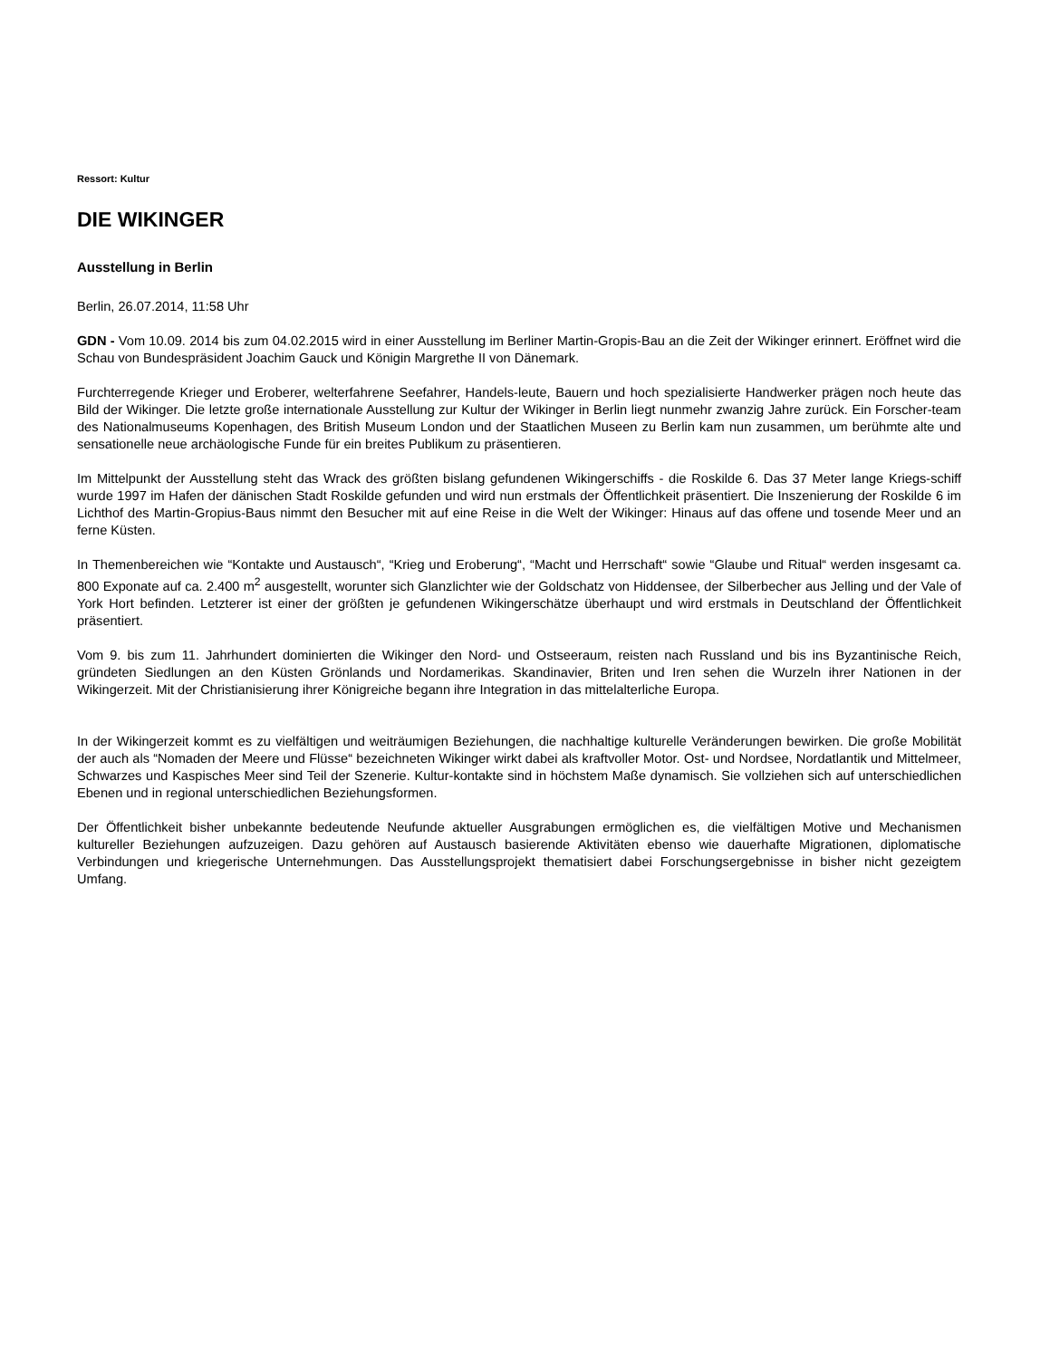Ressort: Kultur
DIE WIKINGER
Ausstellung in Berlin
Berlin, 26.07.2014, 11:58 Uhr
GDN - Vom 10.09. 2014 bis zum 04.02.2015 wird in einer Ausstellung im Berliner Martin-Gropis-Bau an die Zeit der Wikinger erinnert. Eröffnet wird die Schau von Bundespräsident Joachim Gauck und Königin Margrethe II von Dänemark.
Furchterregende Krieger und Eroberer, welterfahrene Seefahrer, Handels-leute, Bauern und hoch spezialisierte Handwerker prägen noch heute das Bild der Wikinger. Die letzte große internationale Ausstellung zur Kultur der Wikinger in Berlin liegt nunmehr zwanzig Jahre zurück. Ein Forscher-team des Nationalmuseums Kopenhagen, des British Museum London und der Staatlichen Museen zu Berlin kam nun zusammen, um berühmte alte und sensationelle neue archäologische Funde für ein breites Publikum zu präsentieren.
Im Mittelpunkt der Ausstellung steht das Wrack des größten bislang gefundenen Wikingerschiffs - die Roskilde 6. Das 37 Meter lange Kriegs-schiff wurde 1997 im Hafen der dänischen Stadt Roskilde gefunden und wird nun erstmals der Öffentlichkeit präsentiert. Die Inszenierung der Roskilde 6 im Lichthof des Martin-Gropius-Baus nimmt den Besucher mit auf eine Reise in die Welt der Wikinger: Hinaus auf das offene und tosende Meer und an ferne Küsten.
In Themenbereichen wie “Kontakte und Austausch“, “Krieg und Eroberung“, “Macht und Herrschaft“ sowie “Glaube und Ritual“ werden insgesamt ca. 800 Exponate auf ca. 2.400 m<sup>2</sup> ausgestellt, worunter sich Glanzlichter wie der Goldschatz von Hiddensee, der Silberbecher aus Jelling und der Vale of York Hort befinden. Letzterer ist einer der größten je gefundenen Wikingerschätze überhaupt und wird erstmals in Deutschland der Öffentlichkeit präsentiert.
Vom 9. bis zum 11. Jahrhundert dominierten die Wikinger den Nord- und Ostseeraum, reisten nach Russland und bis ins Byzantinische Reich, gründeten Siedlungen an den Küsten Grönlands und Nordamerikas. Skandinavier, Briten und Iren sehen die Wurzeln ihrer Nationen in der Wikingerzeit. Mit der Christianisierung ihrer Königreiche begann ihre Integration in das mittelalterliche Europa.
In der Wikingerzeit kommt es zu vielfältigen und weiträumigen Beziehungen, die nachhaltige kulturelle Veränderungen bewirken. Die große Mobilität der auch als “Nomaden der Meere und Flüsse“ bezeichneten Wikinger wirkt dabei als kraftvoller Motor. Ost- und Nordsee, Nordatlantik und Mittelmeer, Schwarzes und Kaspisches Meer sind Teil der Szenerie. Kultur-kontakte sind in höchstem Maße dynamisch. Sie vollziehen sich auf unterschiedlichen Ebenen und in regional unterschiedlichen Beziehungsformen.
Der Öffentlichkeit bisher unbekannte bedeutende Neufunde aktueller Ausgrabungen ermöglichen es, die vielfältigen Motive und Mechanismen kultureller Beziehungen aufzuzeigen. Dazu gehören auf Austausch basierende Aktivitäten ebenso wie dauerhafte Migrationen, diplomatische Verbindungen und kriegerische Unternehmungen. Das Ausstellungsprojekt thematisiert dabei Forschungsergebnisse in bisher nicht gezeigtem Umfang.